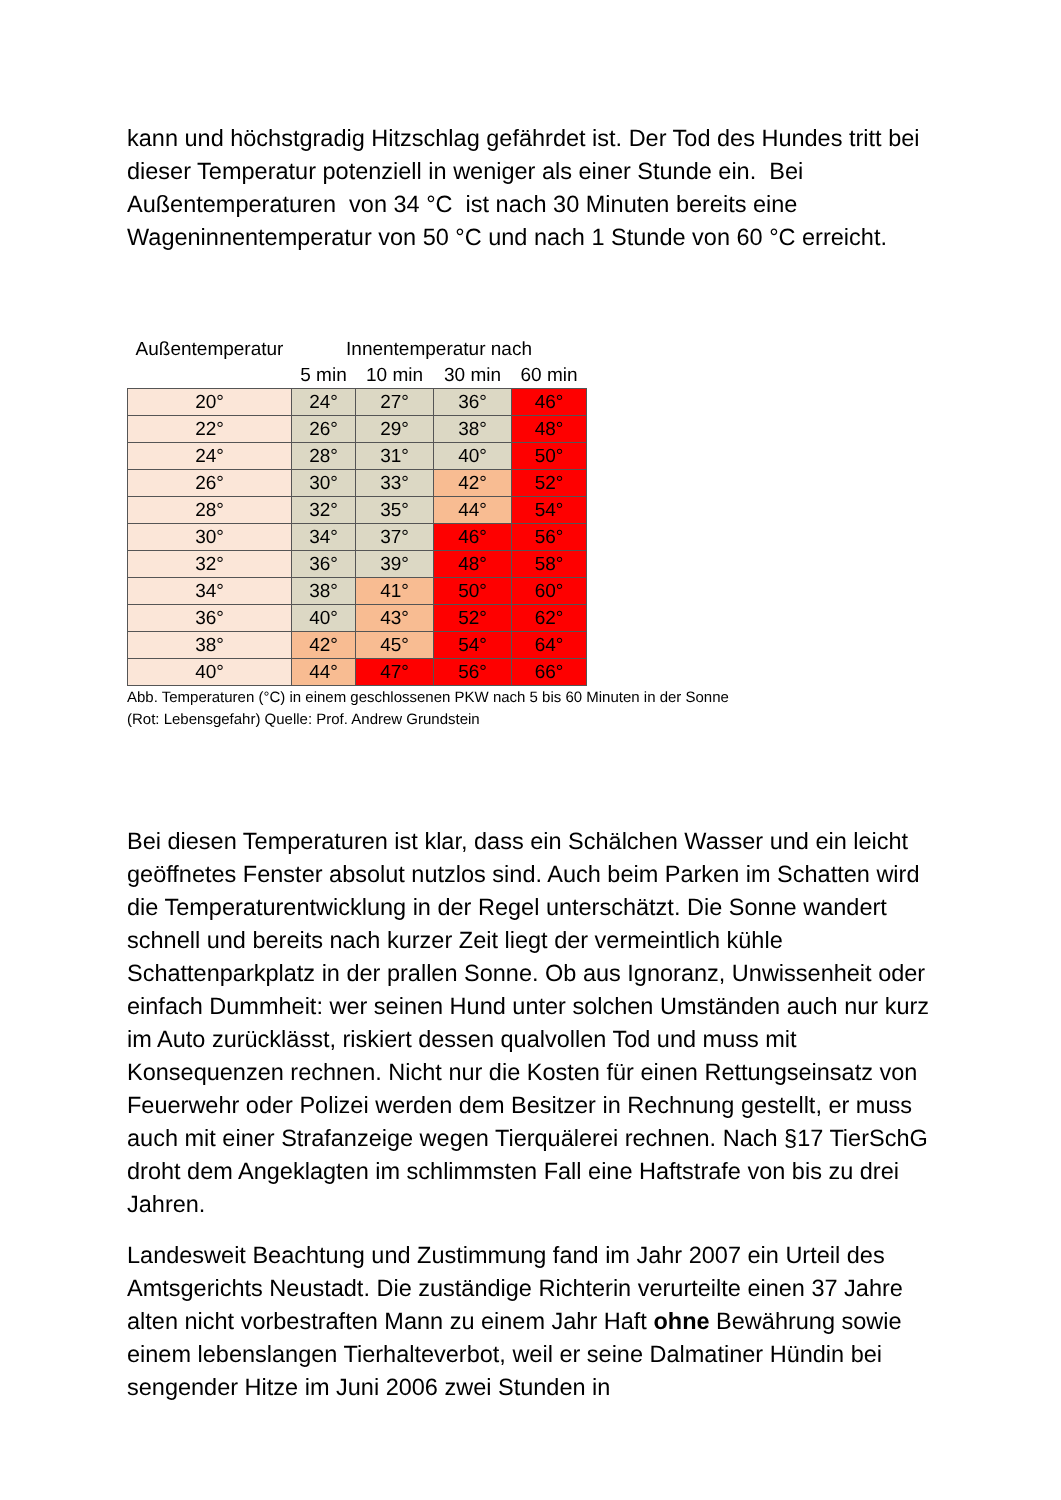kann und höchstgradig Hitzschlag gefährdet ist. Der Tod des Hundes tritt bei dieser Temperatur potenziell in weniger als einer Stunde ein. Bei Außentemperaturen von 34 °C ist nach 30 Minuten bereits eine Wageninnentemperatur von 50 °C und nach 1 Stunde von 60 °C erreicht.
| Außentemperatur | Innentemperatur nach | | | |
| --- | --- | --- | --- | --- |
| | 5 min | 10 min | 30 min | 60 min |
| 20° | 24° | 27° | 36° | 46° |
| 22° | 26° | 29° | 38° | 48° |
| 24° | 28° | 31° | 40° | 50° |
| 26° | 30° | 33° | 42° | 52° |
| 28° | 32° | 35° | 44° | 54° |
| 30° | 34° | 37° | 46° | 56° |
| 32° | 36° | 39° | 48° | 58° |
| 34° | 38° | 41° | 50° | 60° |
| 36° | 40° | 43° | 52° | 62° |
| 38° | 42° | 45° | 54° | 64° |
| 40° | 44° | 47° | 56° | 66° |
Abb. Temperaturen (°C) in einem geschlossenen PKW nach 5 bis 60 Minuten in der Sonne
(Rot: Lebensgefahr) Quelle: Prof. Andrew Grundstein
Bei diesen Temperaturen ist klar, dass ein Schälchen Wasser und ein leicht geöffnetes Fenster absolut nutzlos sind. Auch beim Parken im Schatten wird die Temperaturentwicklung in der Regel unterschätzt. Die Sonne wandert schnell und bereits nach kurzer Zeit liegt der vermeintlich kühle Schattenparkplatz in der prallen Sonne. Ob aus Ignoranz, Unwissenheit oder einfach Dummheit: wer seinen Hund unter solchen Umständen auch nur kurz im Auto zurücklässt, riskiert dessen qualvollen Tod und muss mit Konsequenzen rechnen. Nicht nur die Kosten für einen Rettungseinsatz von Feuerwehr oder Polizei werden dem Besitzer in Rechnung gestellt, er muss auch mit einer Strafanzeige wegen Tierquälerei rechnen. Nach §17 TierSchG droht dem Angeklagten im schlimmsten Fall eine Haftstrafe von bis zu drei Jahren.
Landesweit Beachtung und Zustimmung fand im Jahr 2007 ein Urteil des Amtsgerichts Neustadt. Die zuständige Richterin verurteilte einen 37 Jahre alten nicht vorbestraften Mann zu einem Jahr Haft ohne Bewährung sowie einem lebenslangen Tierhalteverbot, weil er seine Dalmatiner Hündin bei sengender Hitze im Juni 2006 zwei Stunden in